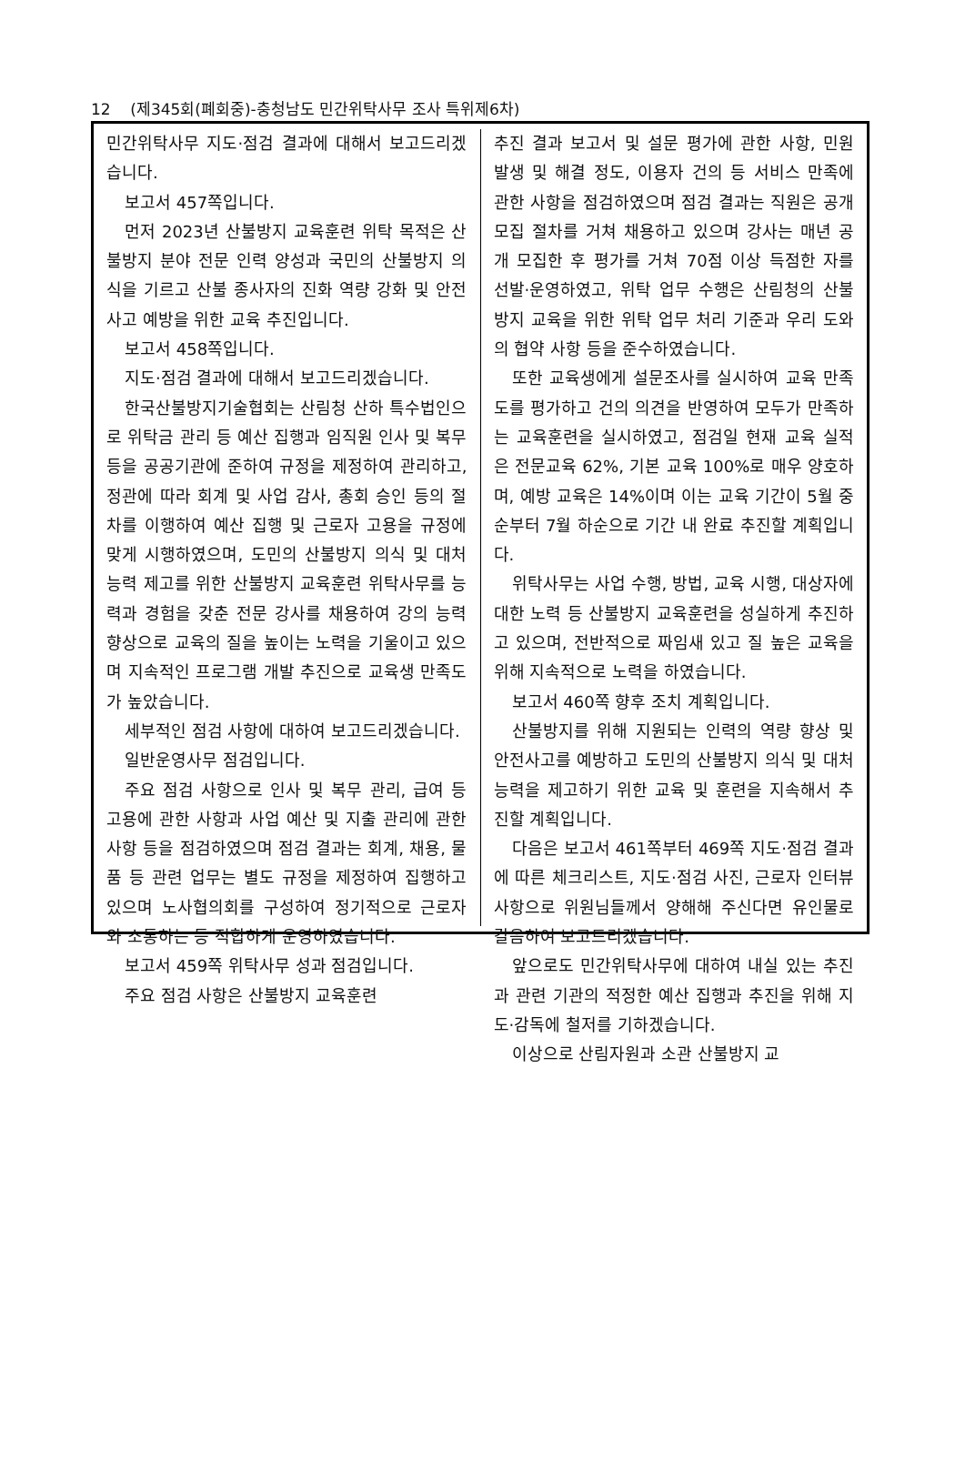12 (제345회(폐회중)-충청남도 민간위탁사무 조사 특위제6차)
민간위탁사무 지도·점검 결과에 대해서 보고드리겠습니다.
보고서 457쪽입니다.
먼저 2023년 산불방지 교육훈련 위탁 목적은 산불방지 분야 전문 인력 양성과 국민의 산불방지 의식을 기르고 산불 종사자의 진화 역량 강화 및 안전사고 예방을 위한 교육 추진입니다.
보고서 458쪽입니다.
지도·점검 결과에 대해서 보고드리겠습니다.
한국산불방지기술협회는 산림청 산하 특수법인으로 위탁금 관리 등 예산 집행과 임직원 인사 및 복무 등을 공공기관에 준하여 규정을 제정하여 관리하고, 정관에 따라 회계 및 사업 감사, 총회 승인 등의 절차를 이행하여 예산 집행 및 근로자 고용을 규정에 맞게 시행하였으며, 도민의 산불방지 의식 및 대처 능력 제고를 위한 산불방지 교육훈련 위탁사무를 능력과 경험을 갖춘 전문 강사를 채용하여 강의 능력 향상으로 교육의 질을 높이는 노력을 기울이고 있으며 지속적인 프로그램 개발 추진으로 교육생 만족도가 높았습니다.
세부적인 점검 사항에 대하여 보고드리겠습니다.
일반운영사무 점검입니다.
주요 점검 사항으로 인사 및 복무 관리, 급여 등 고용에 관한 사항과 사업 예산 및 지출 관리에 관한 사항 등을 점검하였으며 점검 결과는 회계, 채용, 물품 등 관련 업무는 별도 규정을 제정하여 집행하고 있으며 노사협의회를 구성하여 정기적으로 근로자와 소통하는 등 적합하게 운영하였습니다.
보고서 459쪽 위탁사무 성과 점검입니다.
주요 점검 사항은 산불방지 교육훈련
추진 결과 보고서 및 설문 평가에 관한 사항, 민원 발생 및 해결 정도, 이용자 건의 등 서비스 만족에 관한 사항을 점검하였으며 점검 결과는 직원은 공개 모집 절차를 거쳐 채용하고 있으며 강사는 매년 공개 모집한 후 평가를 거쳐 70점 이상 득점한 자를 선발·운영하였고, 위탁 업무 수행은 산림청의 산불방지 교육을 위한 위탁 업무 처리 기준과 우리 도와의 협약 사항 등을 준수하였습니다.
또한 교육생에게 설문조사를 실시하여 교육 만족도를 평가하고 건의 의견을 반영하여 모두가 만족하는 교육훈련을 실시하였고, 점검일 현재 교육 실적은 전문교육 62%, 기본 교육 100%로 매우 양호하며, 예방 교육은 14%이며 이는 교육 기간이 5월 중순부터 7월 하순으로 기간 내 완료 추진할 계획입니다.
위탁사무는 사업 수행, 방법, 교육 시행, 대상자에 대한 노력 등 산불방지 교육훈련을 성실하게 추진하고 있으며, 전반적으로 짜임새 있고 질 높은 교육을 위해 지속적으로 노력을 하였습니다.
보고서 460쪽 향후 조치 계획입니다.
산불방지를 위해 지원되는 인력의 역량 향상 및 안전사고를 예방하고 도민의 산불방지 의식 및 대처 능력을 제고하기 위한 교육 및 훈련을 지속해서 추진할 계획입니다.
다음은 보고서 461쪽부터 469쪽 지도·점검 결과에 따른 체크리스트, 지도·점검 사진, 근로자 인터뷰 사항으로 위원님들께서 양해해 주신다면 유인물로 갈음하여 보고드리겠습니다.
앞으로도 민간위탁사무에 대하여 내실 있는 추진과 관련 기관의 적정한 예산 집행과 추진을 위해 지도·감독에 철저를 기하겠습니다.
이상으로 산림자원과 소관 산불방지 교